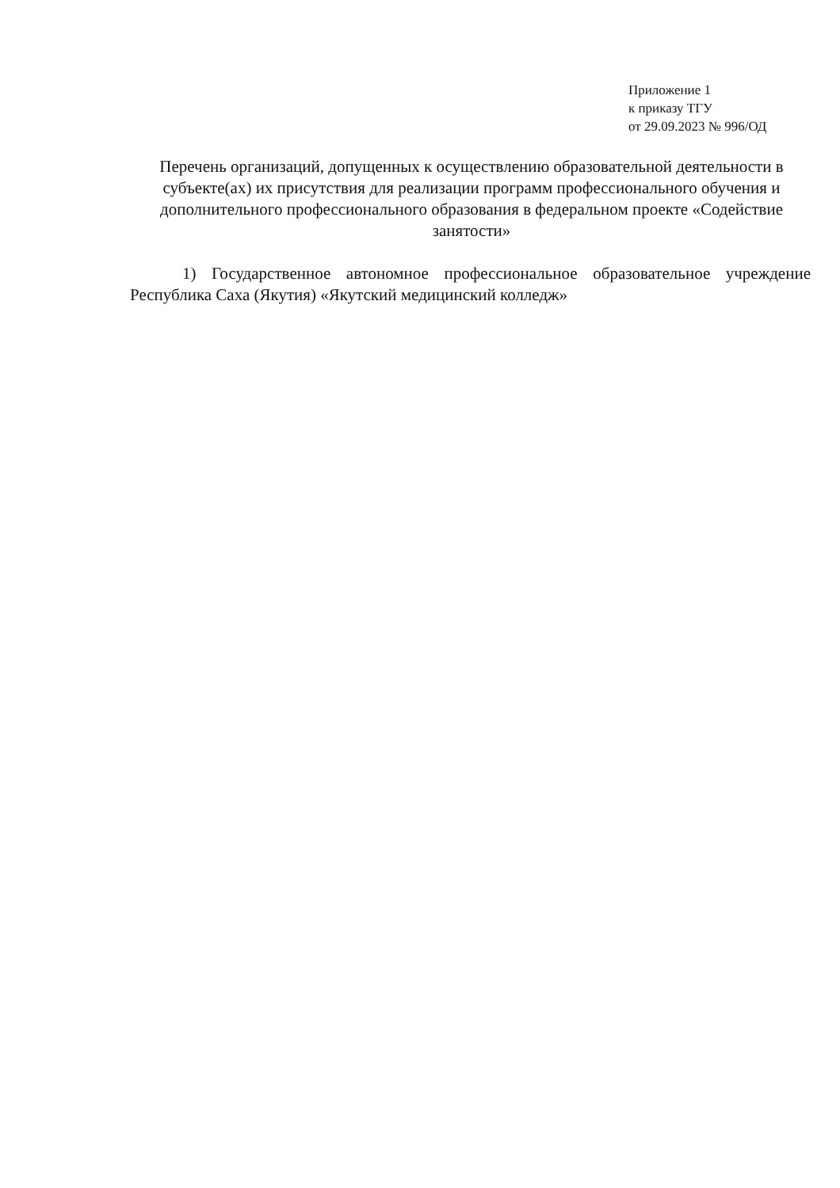Приложение 1
к приказу ТГУ
от 29.09.2023 № 996/ОД
Перечень организаций, допущенных к осуществлению образовательной деятельности в субъекте(ах) их присутствия для реализации программ профессионального обучения и дополнительного профессионального образования в федеральном проекте «Содействие занятости»
1) Государственное автономное профессиональное образовательное учреждение Республика Саха (Якутия) «Якутский медицинский колледж»